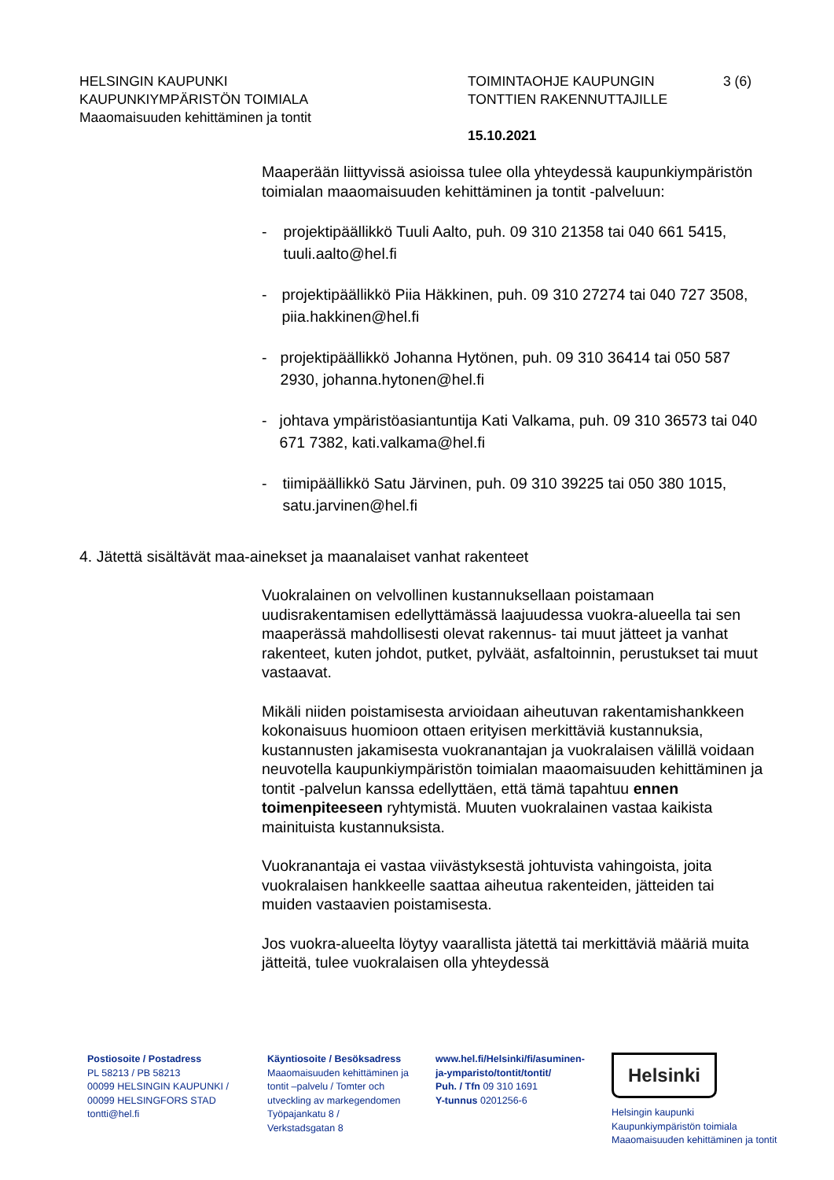HELSINGIN KAUPUNKI
KAUPUNKIYMPÄRISTÖN TOIMIALA
Maaomaisuuden kehittäminen ja tontit
TOIMINTAOHJE KAUPUNGIN
TONTTIEN RAKENNUTTAJILLE
15.10.2021
3 (6)
Maaperään liittyvissä asioissa tulee olla yhteydessä kaupunkiympäristön toimialan maaomaisuuden kehittäminen ja tontit -palveluun:
- projektipäällikkö Tuuli Aalto, puh. 09 310 21358 tai 040 661 5415, tuuli.aalto@hel.fi
- projektipäällikkö Piia Häkkinen, puh. 09 310 27274 tai 040 727 3508, piia.hakkinen@hel.fi
- projektipäällikkö Johanna Hytönen, puh. 09 310 36414 tai 050 587 2930, johanna.hytonen@hel.fi
- johtava ympäristöasiantuntija Kati Valkama, puh. 09 310 36573 tai 040 671 7382, kati.valkama@hel.fi
- tiimipäällikkö Satu Järvinen, puh. 09 310 39225 tai 050 380 1015, satu.jarvinen@hel.fi
4. Jätettä sisältävät maa-ainekset ja maanalaiset vanhat rakenteet
Vuokralainen on velvollinen kustannuksellaan poistamaan uudisrakentamisen edellyttämässä laajuudessa vuokra-alueella tai sen maaperässä mahdollisesti olevat rakennus- tai muut jätteet ja vanhat rakenteet, kuten johdot, putket, pylväät, asfaltoinnin, perustukset tai muut vastaavat.
Mikäli niiden poistamisesta arvioidaan aiheutuvan rakentamishankkeen kokonaisuus huomioon ottaen erityisen merkittäviä kustannuksia, kustannusten jakamisesta vuokranantajan ja vuokralaisen välillä voidaan neuvotella kaupunkiympäristön toimialan maaomaisuuden kehittäminen ja tontit -palvelun kanssa edellyttäen, että tämä tapahtuu ennen toimenpiteeseen ryhtymistä. Muuten vuokralainen vastaa kaikista mainituista kustannuksista.
Vuokranantaja ei vastaa viivästyksestä johtuvista vahingoista, joita vuokralaisen hankkeelle saattaa aiheutua rakenteiden, jätteiden tai muiden vastaavien poistamisesta.
Jos vuokra-alueelta löytyy vaarallista jätettä tai merkittäviä määriä muita jätteitä, tulee vuokralaisen olla yhteydessä
Postiosoite / Postadress
PL 58213 / PB 58213
00099 HELSINGIN KAUPUNKI /
00099 HELSINGFORS STAD
tontti@hel.fi
Käyntiosoite / Besöksadress
Maaomaisuuden kehittäminen ja
tontit –palvelu / Tomter och
utveckling av markegendomen
Työpajankatu 8 /
Verkstadsgatan 8
www.hel.fi/Helsinki/fi/asuminen-
ja-ymparisto/tontit/tontit/
Puh. / Tfn 09 310 1691
Y-tunnus 0201256-6
Helsinki
Helsingin kaupunki
Kaupunkiympäristön toimiala
Maaomaisuuden kehittäminen ja tontit